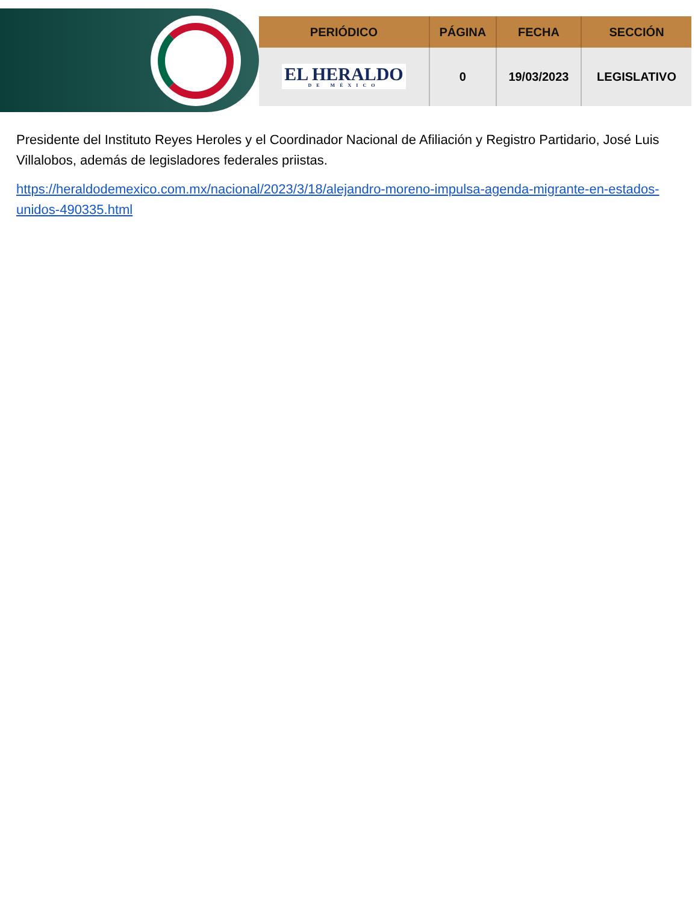| PERIÓDICO | PÁGINA | FECHA | SECCIÓN |
| --- | --- | --- | --- |
| EL HERALDO DE MÉXICO | 0 | 19/03/2023 | LEGISLATIVO |
Presidente del Instituto Reyes Heroles y el Coordinador Nacional de Afiliación y Registro Partidario, José Luis Villalobos, además de legisladores federales priistas.
https://heraldodemexico.com.mx/nacional/2023/3/18/alejandro-moreno-impulsa-agenda-migrante-en-estados-unidos-490335.html